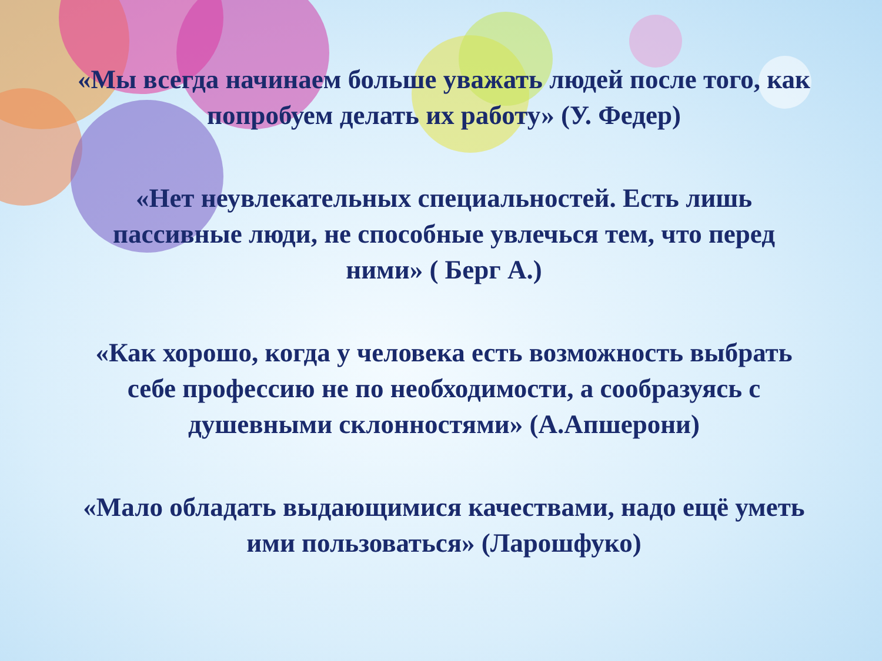«Мы всегда начинаем больше уважать людей после того, как попробуем делать их работу» (У. Федер)
«Нет неувлекательных специальностей. Есть лишь пассивные люди, не способные увлечься тем, что перед ними» ( Берг А.)
«Как хорошо, когда у человека есть возможность выбрать себе профессию не по необходимости, а сообразуясь с душевными склонностями» (А.Апшерони)
«Мало обладать выдающимися качествами, надо ещё уметь ими пользоваться» (Ларошфуко)